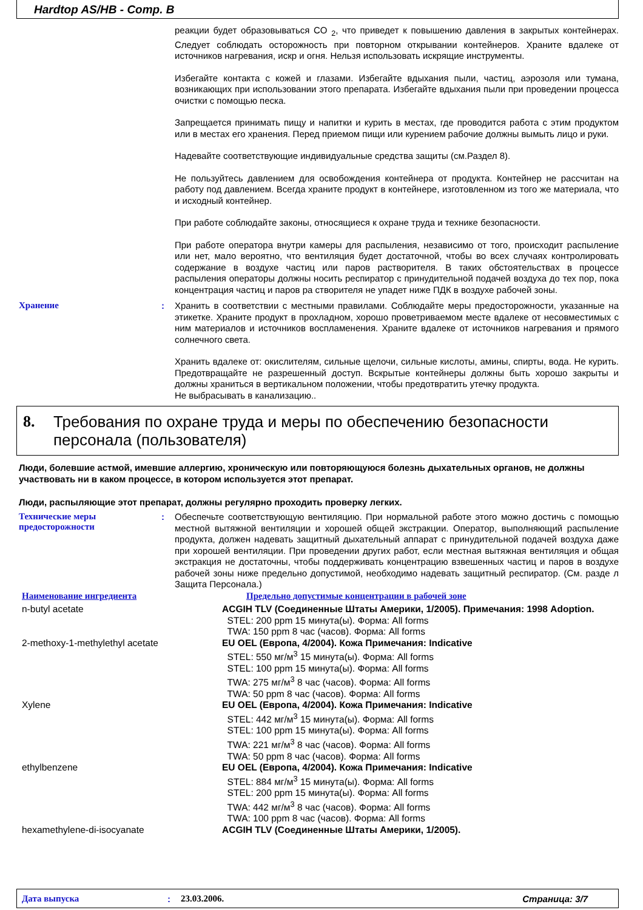Hardtop AS/HB - Comp. B
реакции будет образовываться CO <sub>2</sub>, что приведет к повышению давления в закрытых контейнерах. Следует соблюдать осторожность при повторном открывании контейнеров. Храните вдалеке от источников нагревания, искр и огня. Нельзя использовать искрящие инструменты.
Избегайте контакта с кожей и глазами. Избегайте вдыхания пыли, частиц, аэрозоля или тумана, возникающих при использовании этого препарата. Избегайте вдыхания пыли при проведении процесса очистки с помощью песка.
Запрещается принимать пищу и напитки и курить в местах, где проводится работа с этим продуктом или в местах его хранения. Перед приемом пищи или курением рабочие должны вымыть лицо и руки.
Надевайте соответствующие индивидуальные средства защиты (см.Раздел 8).
Не пользуйтесь давлением для освобождения контейнера от продукта. Контейнер не рассчитан на работу под давлением. Всегда храните продукт в контейнере, изготовленном из того же материала, что и исходный контейнер.
При работе соблюдайте законы, относящиеся к охране труда и технике безопасности.
При работе оператора внутри камеры для распыления, независимо от того, происходит распыление или нет, мало вероятно, что вентиляция будет достаточной, чтобы во всех случаях контролировать содержание в воздухе частиц или паров растворителя. В таких обстоятельствах в процессе распыления операторы должны носить респиратор с принудительной подачей воздуха до тех пор, пока концентрация частиц и паров ра створителя не упадет ниже ПДК в воздухе рабочей зоны.
Хранение :
Хранить в соответствии с местными правилами. Соблюдайте меры предосторожности, указанные на этикетке. Храните продукт в прохладном, хорошо проветриваемом месте вдалеке от несовместимых с ним материалов и источников воспламенения. Храните вдалеке от источников нагревания и прямого солнечного света.
Хранить вдалеке от: окислителям, сильные щелочи, сильные кислоты, амины, спирты, вода. Не курить. Предотвращайте не разрешенный доступ. Вскрытые контейнеры должны быть хорошо закрыты и должны храниться в вертикальном положении, чтобы предотвратить утечку продукта.
Не выбрасывать в канализацию..
8. Требования по охране труда и меры по обеспечению безопасности персонала (пользователя)
Люди, болевшие астмой, имевшие аллергию, хроническую или повторяющуюся болезнь дыхательных органов, не должны участвовать ни в каком процессе, в котором используется этот препарат.
Люди, распыляющие этот препарат, должны регулярно проходить проверку легких.
Технические меры предосторожности
:
Обеспечьте соответствующую вентиляцию. При нормальной работе этого можно достичь с помощью местной вытяжной вентиляции и хорошей общей экстракции. Оператор, выполняющий распыление продукта, должен надевать защитный дыхательный аппарат с принудительной подачей воздуха даже при хорошей вентиляции. При проведении других работ, если местная вытяжная вентиляция и общая экстракция не достаточны, чтобы поддерживать концентрацию взвешенных частиц и паров в воздухе рабочей зоны ниже предельно допустимой, необходимо надевать защитный респиратор. (См. разде л Защита Персонала.)
| Наименование ингредиента | Предельно допустимые концентрации в рабочей зоне |
| --- | --- |
| n-butyl acetate | ACGIH TLV (Соединенные Штаты Америки, 1/2005). Примечания: 1998 Adoption. STEL: 200 ppm 15 минута(ы). Форма: All forms TWA: 150 ppm 8 час (часов). Форма: All forms |
| 2-methoxy-1-methylethyl acetate | EU OEL (Европа, 4/2004). Кожа Примечания: Indicative STEL: 550 мг/м<sup>3</sup> 15 минута(ы). Форма: All forms STEL: 100 ppm 15 минута(ы). Форма: All forms TWA: 275 мг/м<sup>3</sup> 8 час (часов). Форма: All forms TWA: 50 ppm 8 час (часов). Форма: All forms |
| Xylene | EU OEL (Европа, 4/2004). Кожа Примечания: Indicative STEL: 442 мг/м<sup>3</sup> 15 минута(ы). Форма: All forms STEL: 100 ppm 15 минута(ы). Форма: All forms TWA: 221 мг/м<sup>3</sup> 8 час (часов). Форма: All forms TWA: 50 ppm 8 час (часов). Форма: All forms |
| ethylbenzene | EU OEL (Европа, 4/2004). Кожа Примечания: Indicative STEL: 884 мг/м<sup>3</sup> 15 минута(ы). Форма: All forms STEL: 200 ppm 15 минута(ы). Форма: All forms TWA: 442 мг/м<sup>3</sup> 8 час (часов). Форма: All forms TWA: 100 ppm 8 час (часов). Форма: All forms |
| hexamethylene-di-isocyanate | ACGIH TLV (Соединенные Штаты Америки, 1/2005). |
Дата выпуска: 23.03.2006. Страница: 3/7